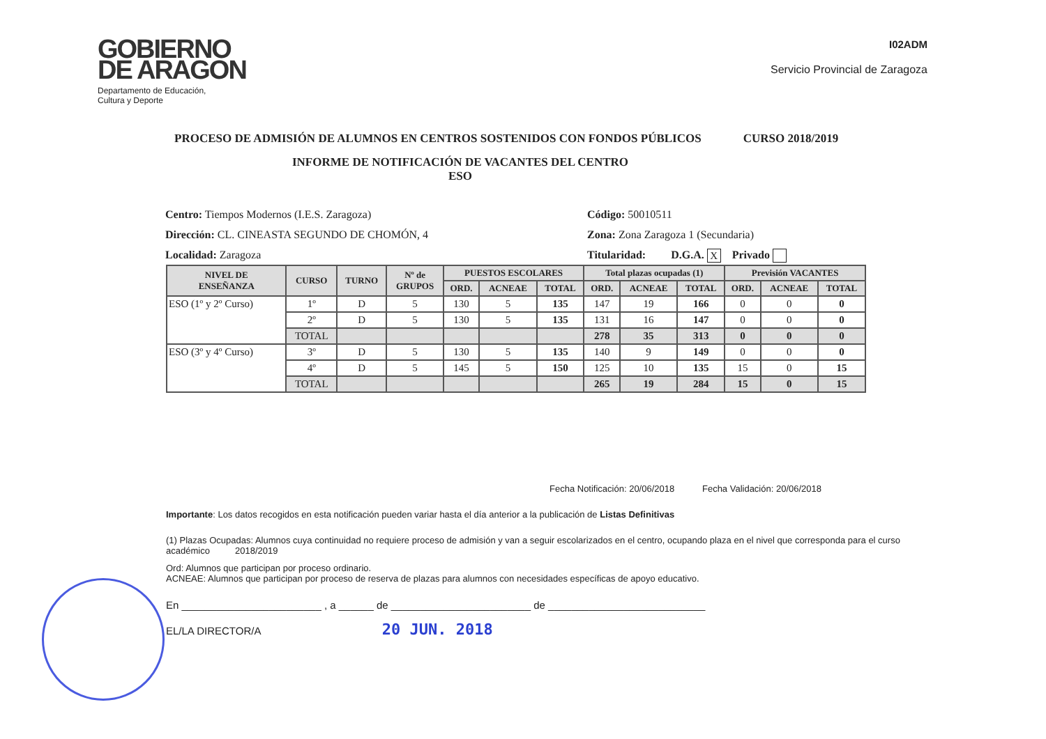GOBIERNO
DE ARAGON
Departamento de Educación,
Cultura y Deporte
I02ADM
Servicio Provincial de Zaragoza
PROCESO DE ADMISIÓN DE ALUMNOS EN CENTROS SOSTENIDOS CON FONDOS PÚBLICOS CURSO 2018/2019
INFORME DE NOTIFICACIÓN DE VACANTES DEL CENTRO
ESO
Centro: Tiempos Modernos (I.E.S. Zaragoza)
Dirección: CL. CINEASTA SEGUNDO DE CHOMÓN, 4
Localidad: Zaragoza
Código: 50010511
Zona: Zona Zaragoza 1 (Secundaria)
Titularidad: D.G.A. X Privado
| NIVEL DE ENSEÑANZA | CURSO | TURNO | Nº de GRUPOS | PUESTOS ESCOLARES | | | Total plazas ocupadas (1) | | | Previsión VACANTES | | |
| --- | --- | --- | --- | --- | --- | --- | --- | --- | --- | --- | --- | --- |
| | | | | ORD. | ACNEAE | TOTAL | ORD. | ACNEAE | TOTAL | ORD. | ACNEAE | TOTAL |
| ESO (1º y 2º Curso) | 1º | D | 5 | 130 | 5 | 135 | 147 | 19 | 166 | 0 | 0 | 0 |
| | 2º | D | 5 | 130 | 5 | 135 | 131 | 16 | 147 | 0 | 0 | 0 |
| | TOTAL | | | | | | 278 | 35 | 313 | 0 | 0 | 0 |
| ESO (3º y 4º Curso) | 3º | D | 5 | 130 | 5 | 135 | 140 | 9 | 149 | 0 | 0 | 0 |
| | 4º | D | 5 | 145 | 5 | 150 | 125 | 10 | 135 | 15 | 0 | 15 |
| | TOTAL | | | | | | 265 | 19 | 284 | 15 | 0 | 15 |
Fecha Notificación: 20/06/2018 Fecha Validación: 20/06/2018
Importante: Los datos recogidos en esta notificación pueden variar hasta el día anterior a la publicación de Listas Definitivas
(1) Plazas Ocupadas: Alumnos cuya continuidad no requiere proceso de admisión y van a seguir escolarizados en el centro, ocupando plaza en el nivel que corresponda para el curso académico 2018/2019
Ord: Alumnos que participan por proceso ordinario.
ACNEAE: Alumnos que participan por proceso de reserva de plazas para alumnos con necesidades específicas de apoyo educativo.
En ________________________ , a ______ de ________________________ de ___________________________
EL/LA DIRECTOR/A 20 JUN. 2018